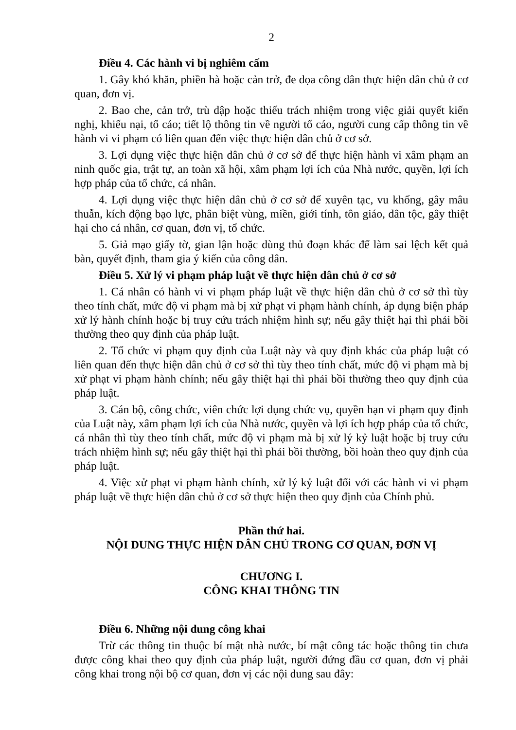2
Điều 4. Các hành vi bị nghiêm cấm
1. Gây khó khăn, phiền hà hoặc cản trở, đe dọa công dân thực hiện dân chủ ở cơ quan, đơn vị.
2. Bao che, cản trở, trù dập hoặc thiếu trách nhiệm trong việc giải quyết kiến nghị, khiếu nại, tố cáo; tiết lộ thông tin về người tố cáo, người cung cấp thông tin về hành vi vi phạm có liên quan đến việc thực hiện dân chủ ở cơ sở.
3. Lợi dụng việc thực hiện dân chủ ở cơ sở để thực hiện hành vi xâm phạm an ninh quốc gia, trật tự, an toàn xã hội, xâm phạm lợi ích của Nhà nước, quyền, lợi ích hợp pháp của tổ chức, cá nhân.
4. Lợi dụng việc thực hiện dân chủ ở cơ sở để xuyên tạc, vu khống, gây mâu thuẫn, kích động bạo lực, phân biệt vùng, miền, giới tính, tôn giáo, dân tộc, gây thiệt hại cho cá nhân, cơ quan, đơn vị, tổ chức.
5. Giả mạo giấy tờ, gian lận hoặc dùng thủ đoạn khác để làm sai lệch kết quả bàn, quyết định, tham gia ý kiến của công dân.
Điều 5. Xử lý vi phạm pháp luật về thực hiện dân chủ ở cơ sở
1. Cá nhân có hành vi vi phạm pháp luật về thực hiện dân chủ ở cơ sở thì tùy theo tính chất, mức độ vi phạm mà bị xử phạt vi phạm hành chính, áp dụng biện pháp xử lý hành chính hoặc bị truy cứu trách nhiệm hình sự; nếu gây thiệt hại thì phải bồi thường theo quy định của pháp luật.
2. Tổ chức vi phạm quy định của Luật này và quy định khác của pháp luật có liên quan đến thực hiện dân chủ ở cơ sở thì tùy theo tính chất, mức độ vi phạm mà bị xử phạt vi phạm hành chính; nếu gây thiệt hại thì phải bồi thường theo quy định của pháp luật.
3. Cán bộ, công chức, viên chức lợi dụng chức vụ, quyền hạn vi phạm quy định của Luật này, xâm phạm lợi ích của Nhà nước, quyền và lợi ích hợp pháp của tổ chức, cá nhân thì tùy theo tính chất, mức độ vi phạm mà bị xử lý kỷ luật hoặc bị truy cứu trách nhiệm hình sự; nếu gây thiệt hại thì phải bồi thường, bồi hoàn theo quy định của pháp luật.
4. Việc xử phạt vi phạm hành chính, xử lý kỷ luật đối với các hành vi vi phạm pháp luật về thực hiện dân chủ ở cơ sở thực hiện theo quy định của Chính phủ.
Phần thứ hai.
NỘI DUNG THỰC HIỆN DÂN CHỦ TRONG CƠ QUAN, ĐƠN VỊ
CHƯƠNG I.
CÔNG KHAI THÔNG TIN
Điều 6. Những nội dung công khai
Trừ các thông tin thuộc bí mật nhà nước, bí mật công tác hoặc thông tin chưa được công khai theo quy định của pháp luật, người đứng đầu cơ quan, đơn vị phải công khai trong nội bộ cơ quan, đơn vị các nội dung sau đây: